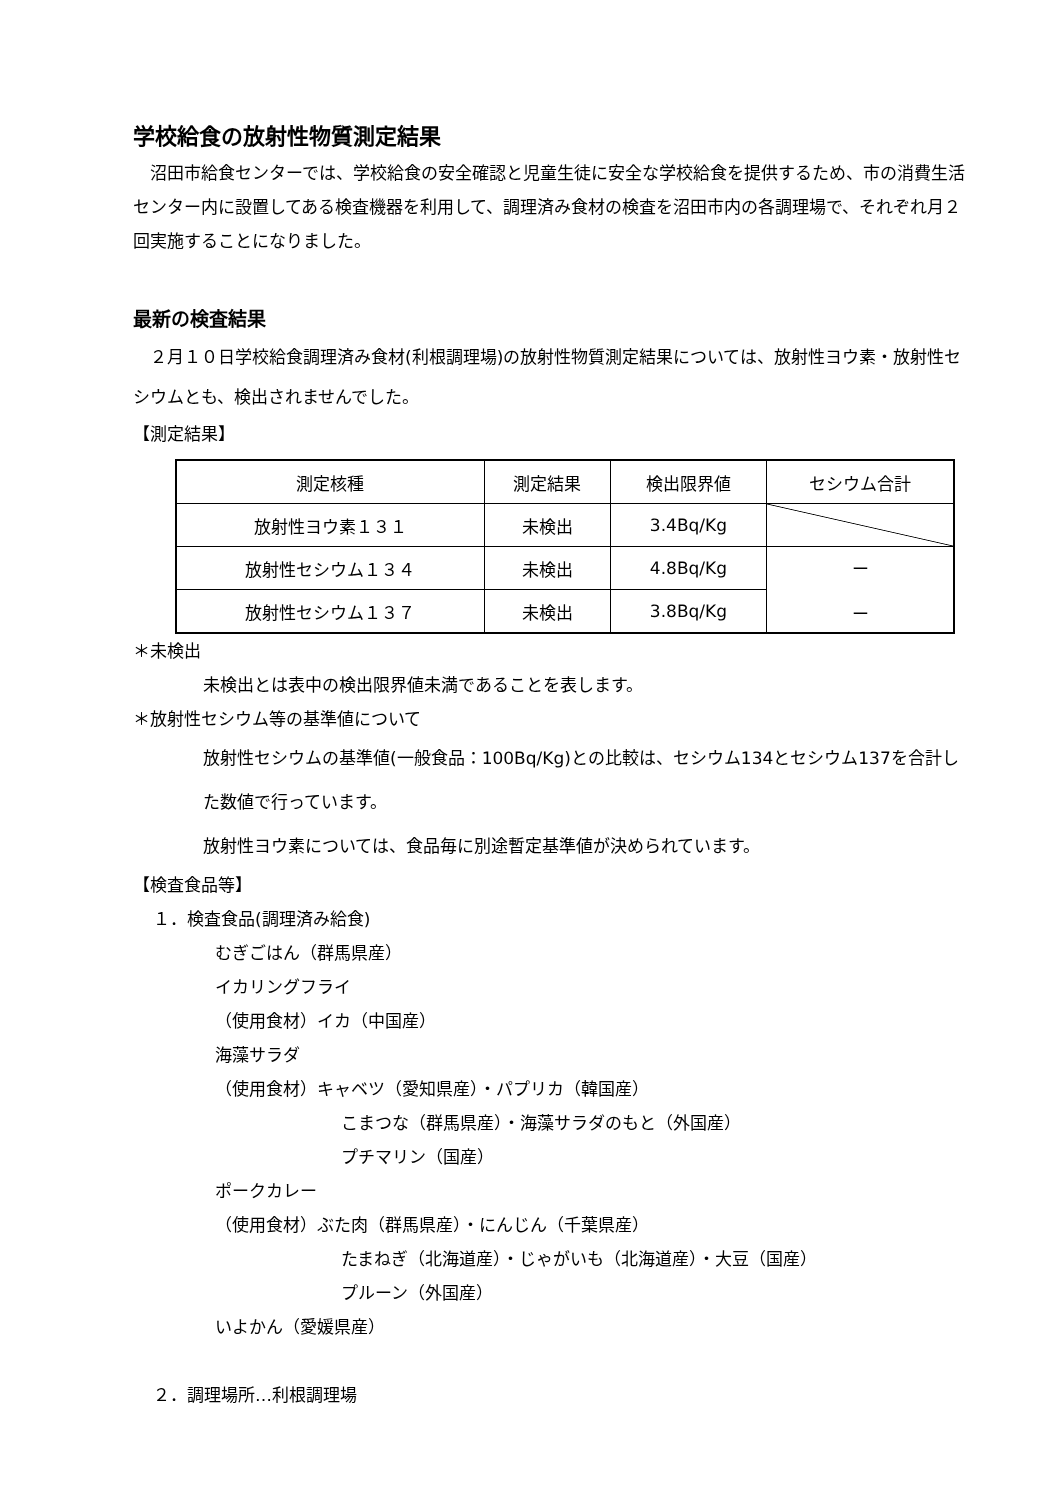学校給食の放射性物質測定結果
沼田市給食センターでは、学校給食の安全確認と児童生徒に安全な学校給食を提供するため、市の消費生活センター内に設置してある検査機器を利用して、調理済み食材の検査を沼田市内の各調理場で、それぞれ月２回実施することになりました。
最新の検査結果
２月１０日学校給食調理済み食材(利根調理場)の放射性物質測定結果については、放射性ヨウ素・放射性セシウムとも、検出されませんでした。
【測定結果】
| 測定核種 | 測定結果 | 検出限界値 | セシウム合計 |
| 放射性ヨウ素１３１ | 未検出 | 3.4Bq/Kg | |
| 放射性セシウム１３４ | 未検出 | 4.8Bq/Kg | ー ー |
| 放射性セシウム１３７ | 未検出 | 3.8Bq/Kg | |
＊未検出
未検出とは表中の検出限界値未満であることを表します。
＊放射性セシウム等の基準値について
放射性セシウムの基準値(一般食品：100Bq/Kg)との比較は、セシウム134とセシウム137を合計した数値で行っています。
放射性ヨウ素については、食品毎に別途暫定基準値が決められています。
【検査食品等】
１．検査食品(調理済み給食)
むぎごはん（群馬県産）
イカリングフライ
（使用食材）イカ（中国産）
海藻サラダ
（使用食材）キャベツ（愛知県産）・パプリカ（韓国産）
こまつな（群馬県産）・海藻サラダのもと（外国産）
プチマリン（国産）
ポークカレー
（使用食材）ぶた肉（群馬県産）・にんじん（千葉県産）
たまねぎ（北海道産）・じゃがいも（北海道産）・大豆（国産）
プルーン（外国産）
いよかん（愛媛県産）
２．調理場所…利根調理場